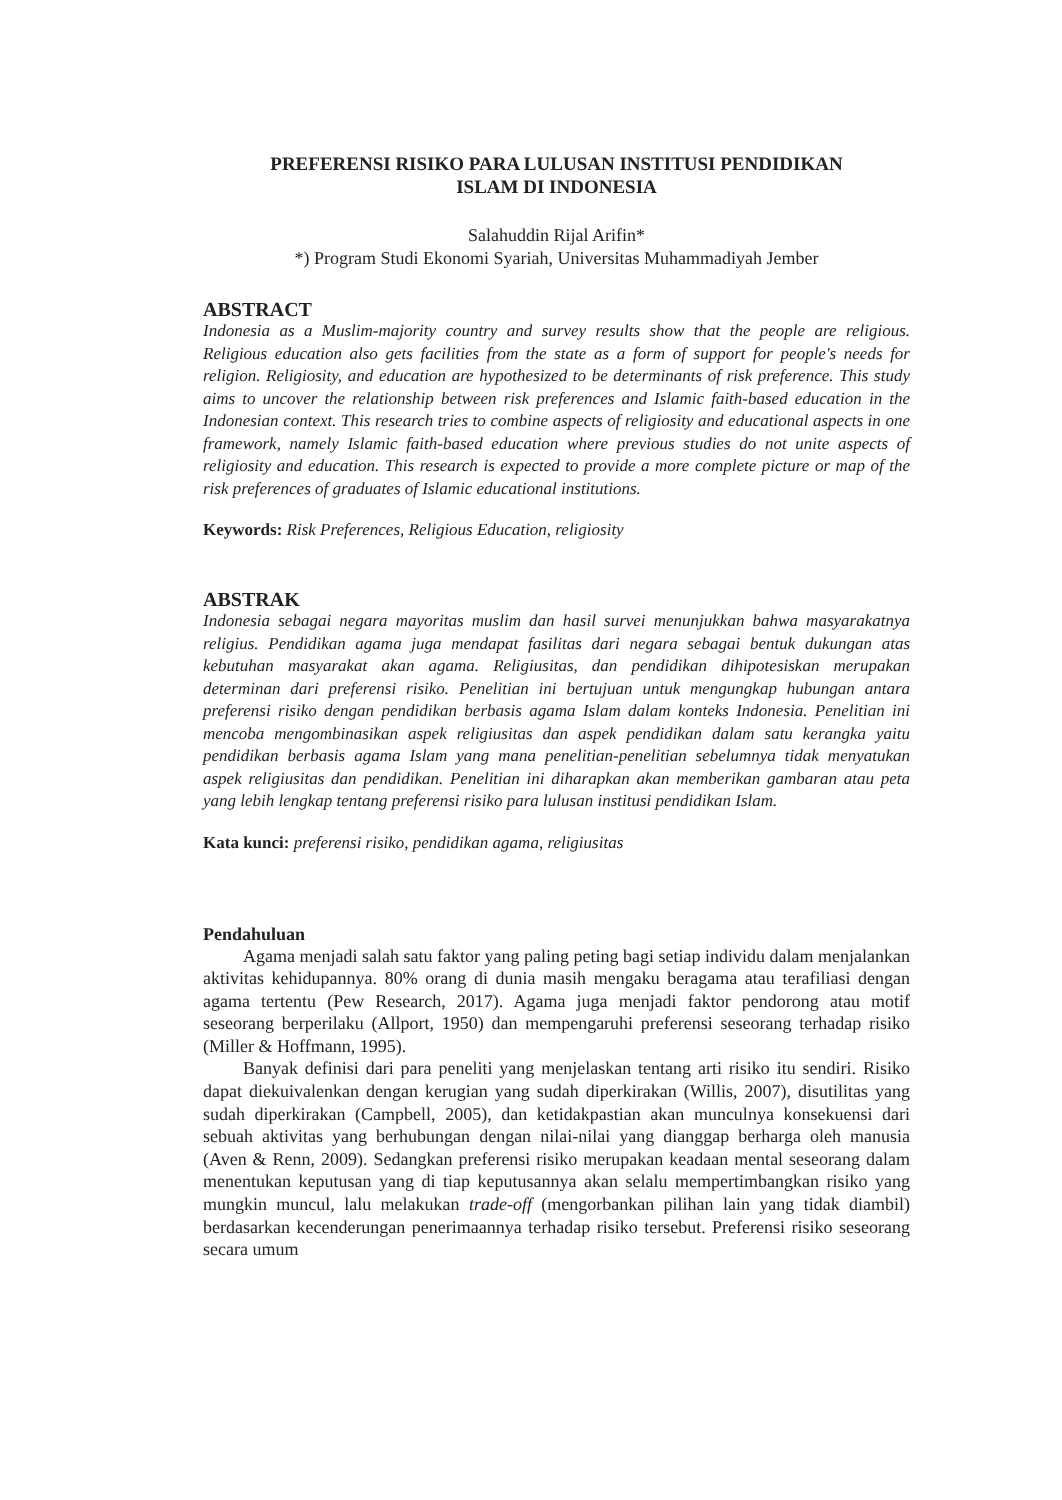PREFERENSI RISIKO PARA LULUSAN INSTITUSI PENDIDIKAN
ISLAM DI INDONESIA
Salahuddin Rijal Arifin*
*) Program Studi Ekonomi Syariah, Universitas Muhammadiyah Jember
ABSTRACT
Indonesia as a Muslim-majority country and survey results show that the people are religious. Religious education also gets facilities from the state as a form of support for people's needs for religion. Religiosity, and education are hypothesized to be determinants of risk preference. This study aims to uncover the relationship between risk preferences and Islamic faith-based education in the Indonesian context. This research tries to combine aspects of religiosity and educational aspects in one framework, namely Islamic faith-based education where previous studies do not unite aspects of religiosity and education. This research is expected to provide a more complete picture or map of the risk preferences of graduates of Islamic educational institutions.
Keywords: Risk Preferences, Religious Education, religiosity
ABSTRAK
Indonesia sebagai negara mayoritas muslim dan hasil survei menunjukkan bahwa masyarakatnya religius. Pendidikan agama juga mendapat fasilitas dari negara sebagai bentuk dukungan atas kebutuhan masyarakat akan agama. Religiusitas, dan pendidikan dihipotesiskan merupakan determinan dari preferensi risiko. Penelitian ini bertujuan untuk mengungkap hubungan antara preferensi risiko dengan pendidikan berbasis agama Islam dalam konteks Indonesia. Penelitian ini mencoba mengombinasikan aspek religiusitas dan aspek pendidikan dalam satu kerangka yaitu pendidikan berbasis agama Islam yang mana penelitian-penelitian sebelumnya tidak menyatukan aspek religiusitas dan pendidikan. Penelitian ini diharapkan akan memberikan gambaran atau peta yang lebih lengkap tentang preferensi risiko para lulusan institusi pendidikan Islam.
Kata kunci: preferensi risiko, pendidikan agama, religiusitas
Pendahuluan
Agama menjadi salah satu faktor yang paling peting bagi setiap individu dalam menjalankan aktivitas kehidupannya. 80% orang di dunia masih mengaku beragama atau terafiliasi dengan agama tertentu (Pew Research, 2017). Agama juga menjadi faktor pendorong atau motif seseorang berperilaku (Allport, 1950) dan mempengaruhi preferensi seseorang terhadap risiko (Miller & Hoffmann, 1995).
Banyak definisi dari para peneliti yang menjelaskan tentang arti risiko itu sendiri. Risiko dapat diekuivalenkan dengan kerugian yang sudah diperkirakan (Willis, 2007), disutilitas yang sudah diperkirakan (Campbell, 2005), dan ketidakpastian akan munculnya konsekuensi dari sebuah aktivitas yang berhubungan dengan nilai-nilai yang dianggap berharga oleh manusia (Aven & Renn, 2009). Sedangkan preferensi risiko merupakan keadaan mental seseorang dalam menentukan keputusan yang di tiap keputusannya akan selalu mempertimbangkan risiko yang mungkin muncul, lalu melakukan trade-off (mengorbankan pilihan lain yang tidak diambil) berdasarkan kecenderungan penerimaannya terhadap risiko tersebut. Preferensi risiko seseorang secara umum